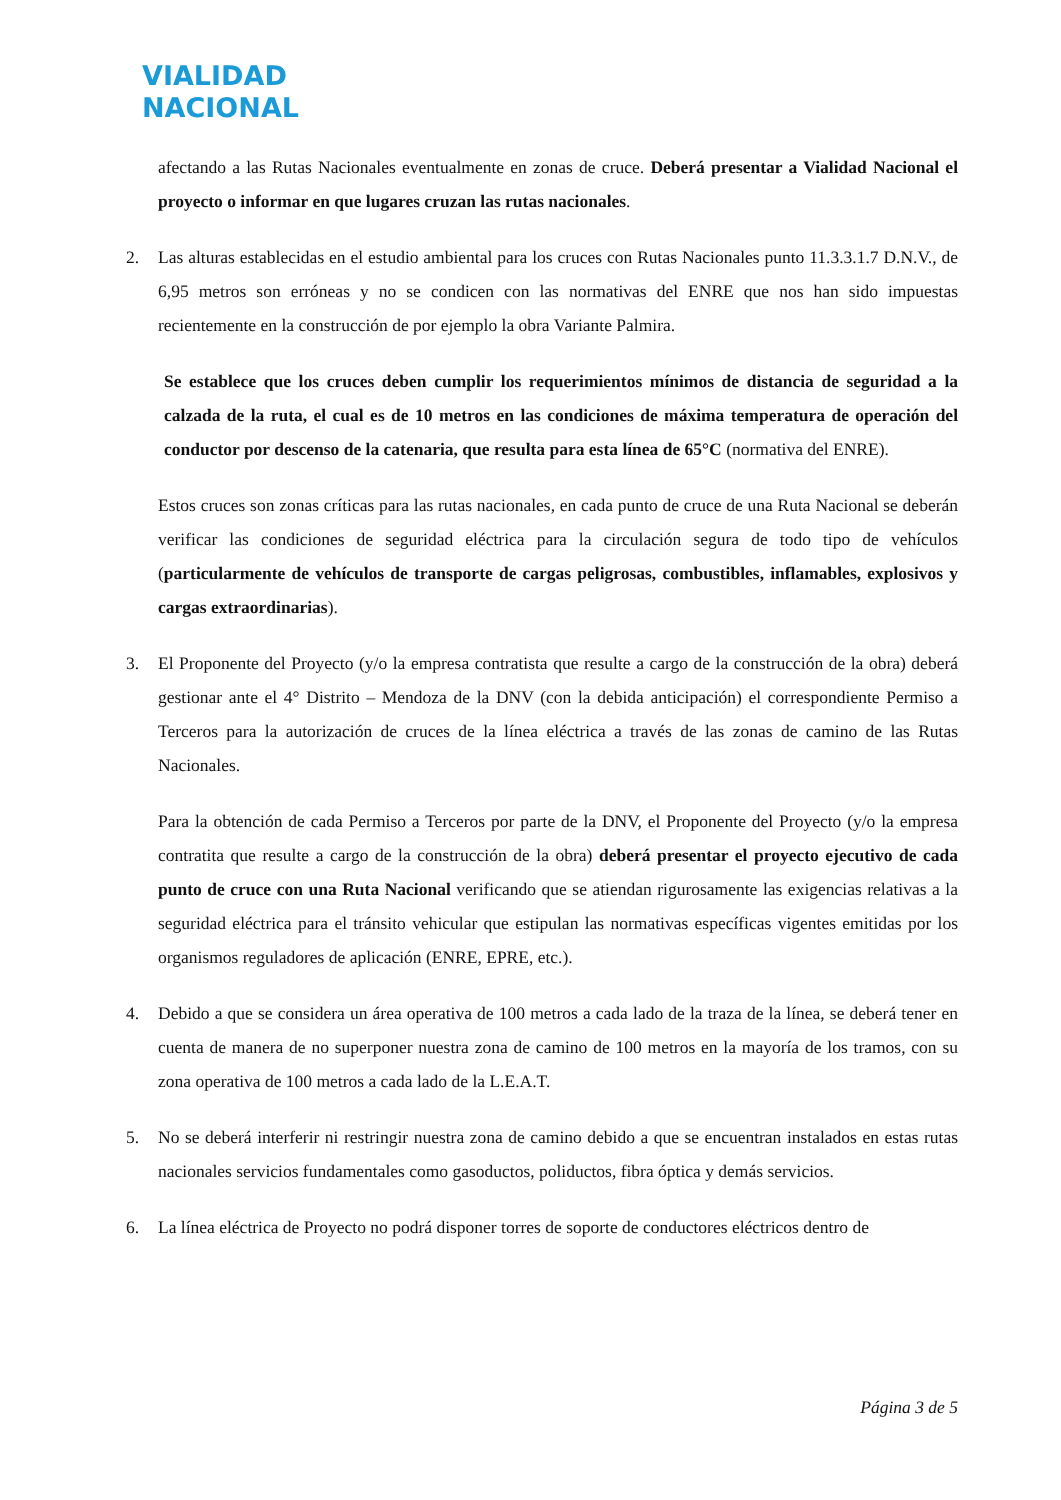VIALIDAD
NACIONAL
afectando a las Rutas Nacionales eventualmente en zonas de cruce. Deberá presentar a Vialidad Nacional el proyecto o informar en que lugares cruzan las rutas nacionales.
2. Las alturas establecidas en el estudio ambiental para los cruces con Rutas Nacionales punto 11.3.3.1.7 D.N.V., de 6,95 metros son erróneas y no se condicen con las normativas del ENRE que nos han sido impuestas recientemente en la construcción de por ejemplo la obra Variante Palmira.
Se establece que los cruces deben cumplir los requerimientos mínimos de distancia de seguridad a la calzada de la ruta, el cual es de 10 metros en las condiciones de máxima temperatura de operación del conductor por descenso de la catenaria, que resulta para esta línea de 65°C (normativa del ENRE).
Estos cruces son zonas críticas para las rutas nacionales, en cada punto de cruce de una Ruta Nacional se deberán verificar las condiciones de seguridad eléctrica para la circulación segura de todo tipo de vehículos (particularmente de vehículos de transporte de cargas peligrosas, combustibles, inflamables, explosivos y cargas extraordinarias).
3. El Proponente del Proyecto (y/o la empresa contratista que resulte a cargo de la construcción de la obra) deberá gestionar ante el 4° Distrito – Mendoza de la DNV (con la debida anticipación) el correspondiente Permiso a Terceros para la autorización de cruces de la línea eléctrica a través de las zonas de camino de las Rutas Nacionales.
Para la obtención de cada Permiso a Terceros por parte de la DNV, el Proponente del Proyecto (y/o la empresa contratita que resulte a cargo de la construcción de la obra) deberá presentar el proyecto ejecutivo de cada punto de cruce con una Ruta Nacional verificando que se atiendan rigurosamente las exigencias relativas a la seguridad eléctrica para el tránsito vehicular que estipulan las normativas específicas vigentes emitidas por los organismos reguladores de aplicación (ENRE, EPRE, etc.).
4. Debido a que se considera un área operativa de 100 metros a cada lado de la traza de la línea, se deberá tener en cuenta de manera de no superponer nuestra zona de camino de 100 metros en la mayoría de los tramos, con su zona operativa de 100 metros a cada lado de la L.E.A.T.
5. No se deberá interferir ni restringir nuestra zona de camino debido a que se encuentran instalados en estas rutas nacionales servicios fundamentales como gasoductos, poliductos, fibra óptica y demás servicios.
6. La línea eléctrica de Proyecto no podrá disponer torres de soporte de conductores eléctricos dentro de
Página 3 de 5